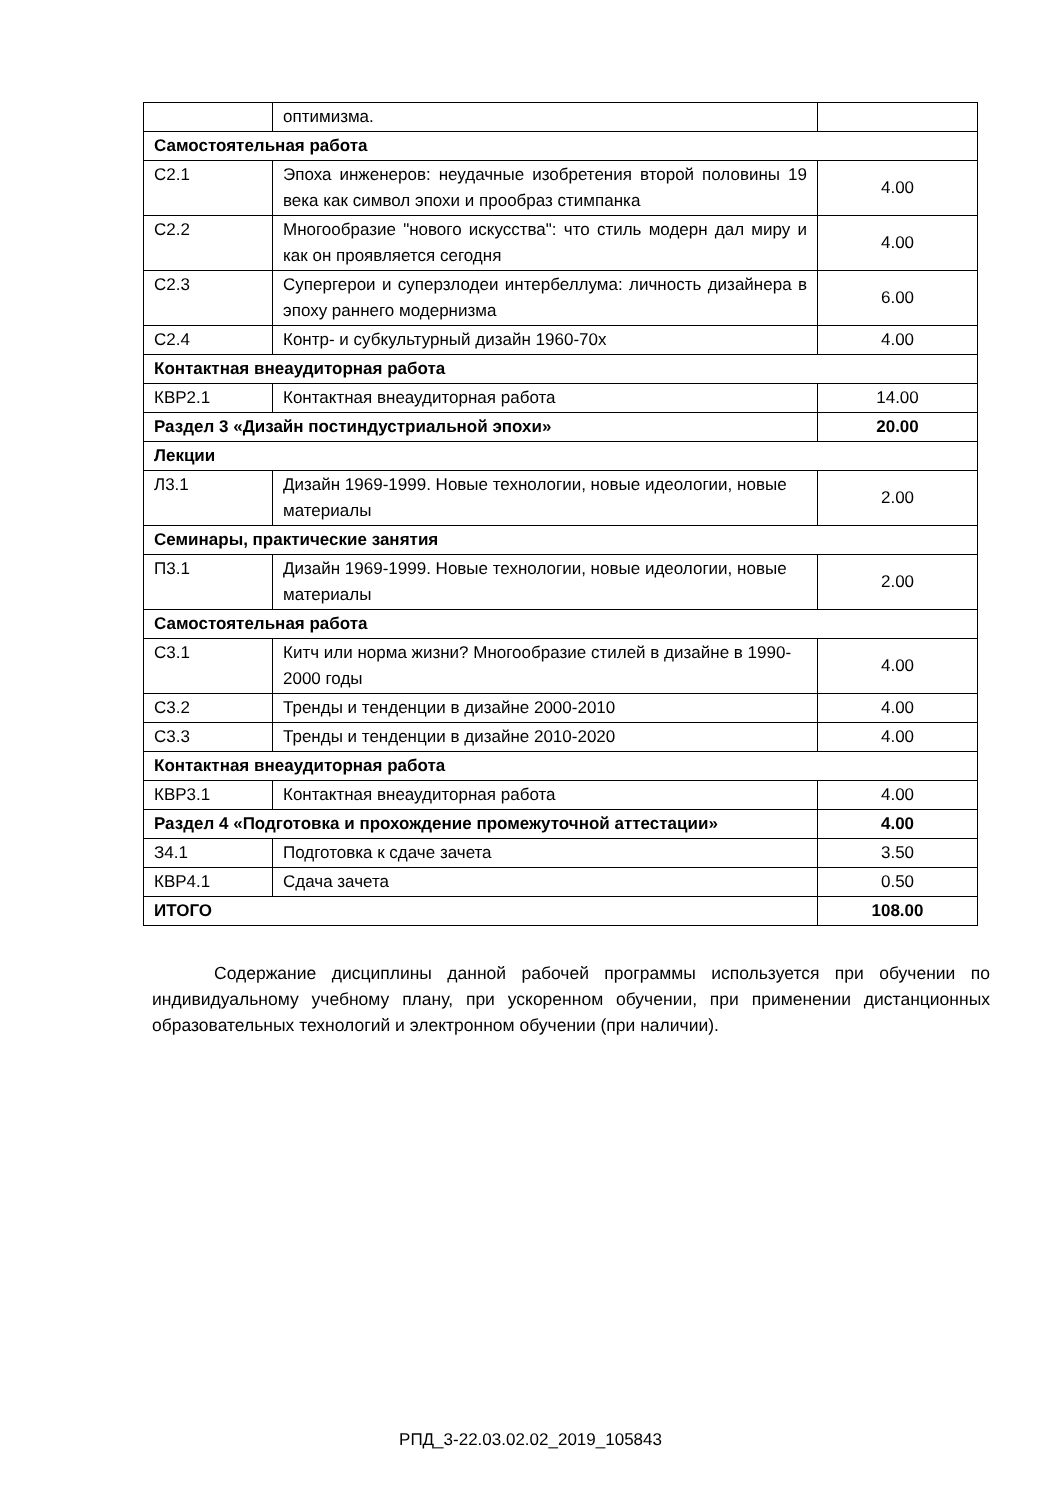| | оптимизма. | |
| Самостоятельная работа | | |
| С2.1 | Эпоха инженеров: неудачные изобретения второй половины 19 века как символ эпохи и прообраз стимпанка | 4.00 |
| С2.2 | Многообразие "нового искусства": что стиль модерн дал миру и как он проявляется сегодня | 4.00 |
| С2.3 | Супергерои и суперзлодеи интербеллума: личность дизайнера в эпоху раннего модернизма | 6.00 |
| С2.4 | Контр- и субкультурный дизайн 1960-70х | 4.00 |
| Контактная внеаудиторная работа | | |
| КВР2.1 | Контактная внеаудиторная работа | 14.00 |
| Раздел 3 «Дизайн постиндустриальной эпохи» | | 20.00 |
| Лекции | | |
| Л3.1 | Дизайн 1969-1999. Новые технологии, новые идеологии, новые материалы | 2.00 |
| Семинары, практические занятия | | |
| П3.1 | Дизайн 1969-1999. Новые технологии, новые идеологии, новые материалы | 2.00 |
| Самостоятельная работа | | |
| С3.1 | Китч или норма жизни? Многообразие стилей в дизайне в 1990-2000 годы | 4.00 |
| С3.2 | Тренды и тенденции в дизайне 2000-2010 | 4.00 |
| С3.3 | Тренды и тенденции в дизайне 2010-2020 | 4.00 |
| Контактная внеаудиторная работа | | |
| КВР3.1 | Контактная внеаудиторная работа | 4.00 |
| Раздел 4 «Подготовка и прохождение промежуточной аттестации» | | 4.00 |
| З4.1 | Подготовка к сдаче зачета | 3.50 |
| КВР4.1 | Сдача зачета | 0.50 |
| ИТОГО | | 108.00 |
Содержание дисциплины данной рабочей программы используется при обучении по индивидуальному учебному плану, при ускоренном обучении, при применении дистанционных образовательных технологий и электронном обучении (при наличии).
РПД_3-22.03.02.02_2019_105843